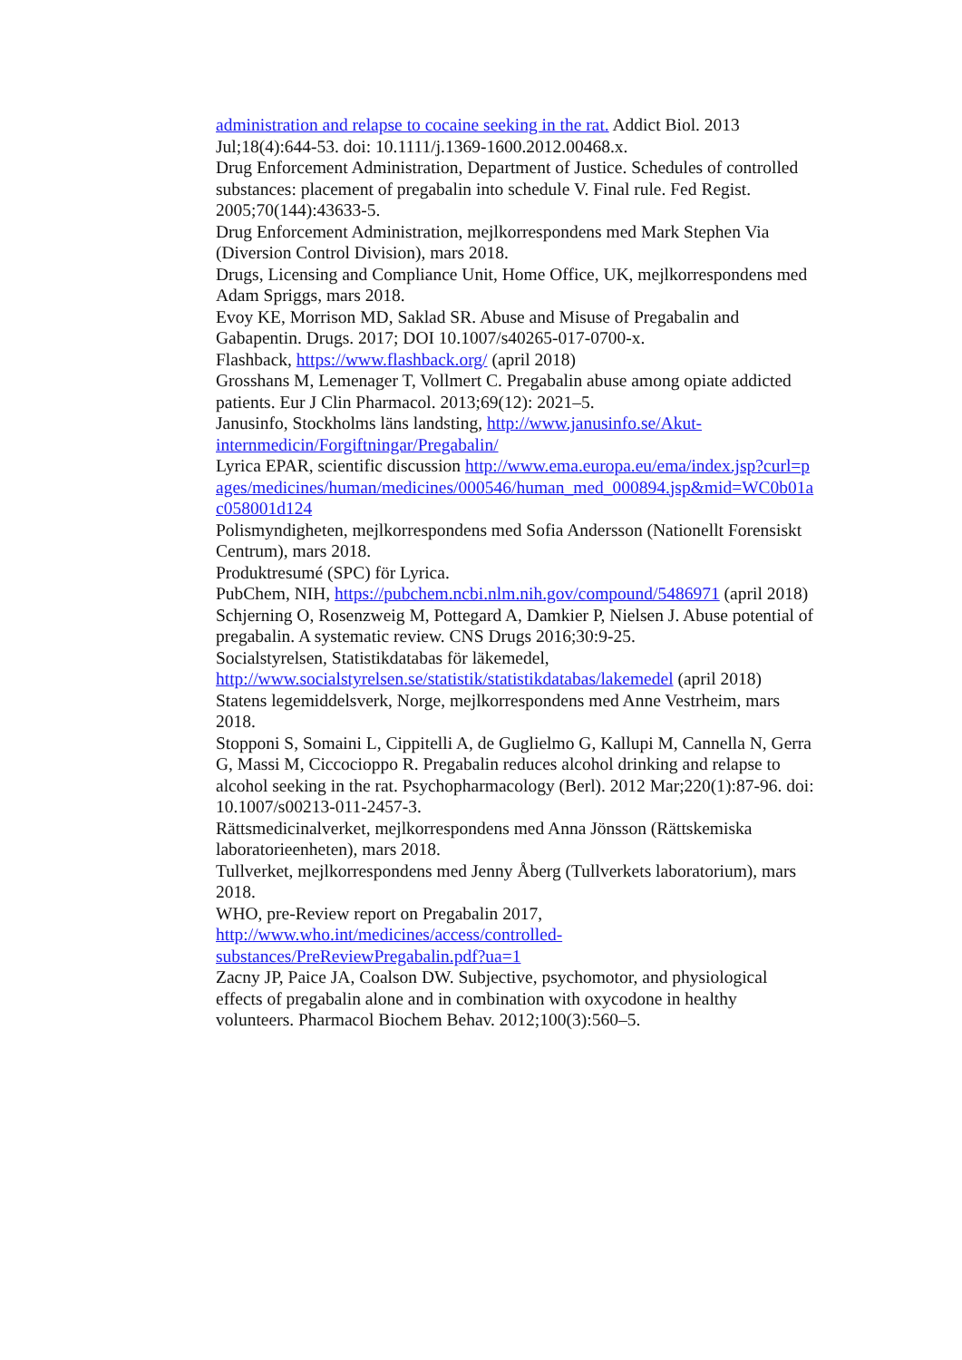administration and relapse to cocaine seeking in the rat. Addict Biol. 2013 Jul;18(4):644-53. doi: 10.1111/j.1369-1600.2012.00468.x.
Drug Enforcement Administration, Department of Justice. Schedules of controlled substances: placement of pregabalin into schedule V. Final rule. Fed Regist. 2005;70(144):43633-5.
Drug Enforcement Administration, mejlkorrespondens med Mark Stephen Via (Diversion Control Division), mars 2018.
Drugs, Licensing and Compliance Unit, Home Office, UK, mejlkorrespondens med Adam Spriggs, mars 2018.
Evoy KE, Morrison MD, Saklad SR. Abuse and Misuse of Pregabalin and Gabapentin. Drugs. 2017; DOI 10.1007/s40265-017-0700-x.
Flashback, https://www.flashback.org/ (april 2018)
Grosshans M, Lemenager T, Vollmert C. Pregabalin abuse among opiate addicted patients. Eur J Clin Pharmacol. 2013;69(12): 2021–5.
Janusinfo, Stockholms läns landsting, http://www.janusinfo.se/Akut-internmedicin/Forgiftningar/Pregabalin/
Lyrica EPAR, scientific discussion http://www.ema.europa.eu/ema/index.jsp?curl=pages/medicines/human/medicines/000546/human_med_000894.jsp&mid=WC0b01ac058001d124
Polismyndigheten, mejlkorrespondens med Sofia Andersson (Nationellt Forensiskt Centrum), mars 2018.
Produktresumé (SPC) för Lyrica.
PubChem, NIH, https://pubchem.ncbi.nlm.nih.gov/compound/5486971 (april 2018)
Schjerning O, Rosenzweig M, Pottegard A, Damkier P, Nielsen J. Abuse potential of pregabalin. A systematic review. CNS Drugs 2016;30:9-25.
Socialstyrelsen, Statistikdatabas för läkemedel, http://www.socialstyrelsen.se/statistik/statistikdatabas/lakemedel (april 2018)
Statens legemiddelsverk, Norge, mejlkorrespondens med Anne Vestrheim, mars 2018.
Stopponi S, Somaini L, Cippitelli A, de Guglielmo G, Kallupi M, Cannella N, Gerra G, Massi M, Ciccocioppo R. Pregabalin reduces alcohol drinking and relapse to alcohol seeking in the rat. Psychopharmacology (Berl). 2012 Mar;220(1):87-96. doi: 10.1007/s00213-011-2457-3.
Rättsmedicinalverket, mejlkorrespondens med Anna Jönsson (Rättskemiska laboratorieenheten), mars 2018.
Tullverket, mejlkorrespondens med Jenny Åberg (Tullverkets laboratorium), mars 2018.
WHO, pre-Review report on Pregabalin 2017, http://www.who.int/medicines/access/controlled-substances/PreReviewPregabalin.pdf?ua=1
Zacny JP, Paice JA, Coalson DW. Subjective, psychomotor, and physiological effects of pregabalin alone and in combination with oxycodone in healthy volunteers. Pharmacol Biochem Behav. 2012;100(3):560–5.